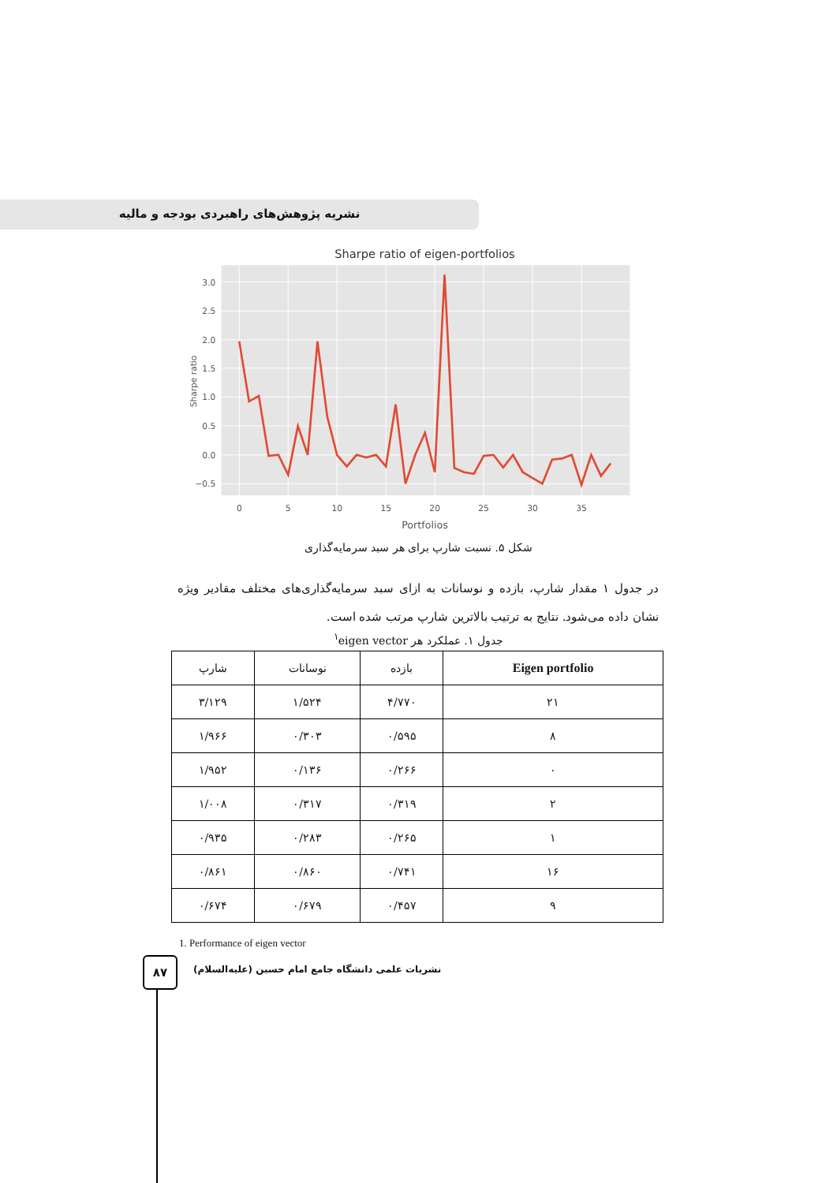نشریه پژوهش‌های راهبردی بودجه و مالیه
Sharpe ratio of eigen-portfolios
3.0
2.5
2.0
1.5
1.0
0.5
0.0
−0.5
0
5
10
15
20
25
30
35
Portfolios
Sharpe ratio
شکل ۵. نسبت شارپ برای هر سبد سرمایه‌گذاری
در جدول ۱ مقدار شارپ، بازده و نوسانات به ازای سبد سرمایه‌گذاری‌های مختلف مقادیر ویژه نشان داده می‌شود. نتایج به ترتیب بالاترین شارپ مرتب شده است.
جدول ۱. عملکرد هر eigen vector<sup>۱</sup>
| Eigen portfolio | بازده | نوسانات | شارپ |
| --- | --- | --- | --- |
| ۲۱ | ۴/۷۷۰ | ۱/۵۲۴ | ۳/۱۲۹ |
| ۸ | ۰/۵۹۵ | ۰/۳۰۳ | ۱/۹۶۶ |
| ۰ | ۰/۲۶۶ | ۰/۱۳۶ | ۱/۹۵۲ |
| ۲ | ۰/۳۱۹ | ۰/۳۱۷ | ۱/۰۰۸ |
| ۱ | ۰/۲۶۵ | ۰/۲۸۳ | ۰/۹۳۵ |
| ۱۶ | ۰/۷۴۱ | ۰/۸۶۰ | ۰/۸۶۱ |
| ۹ | ۰/۴۵۷ | ۰/۶۷۹ | ۰/۶۷۴ |
1. Performance of eigen vector
۸۷
نشریات علمی دانشگاه جامع امام حسین (علیه‌السلام)